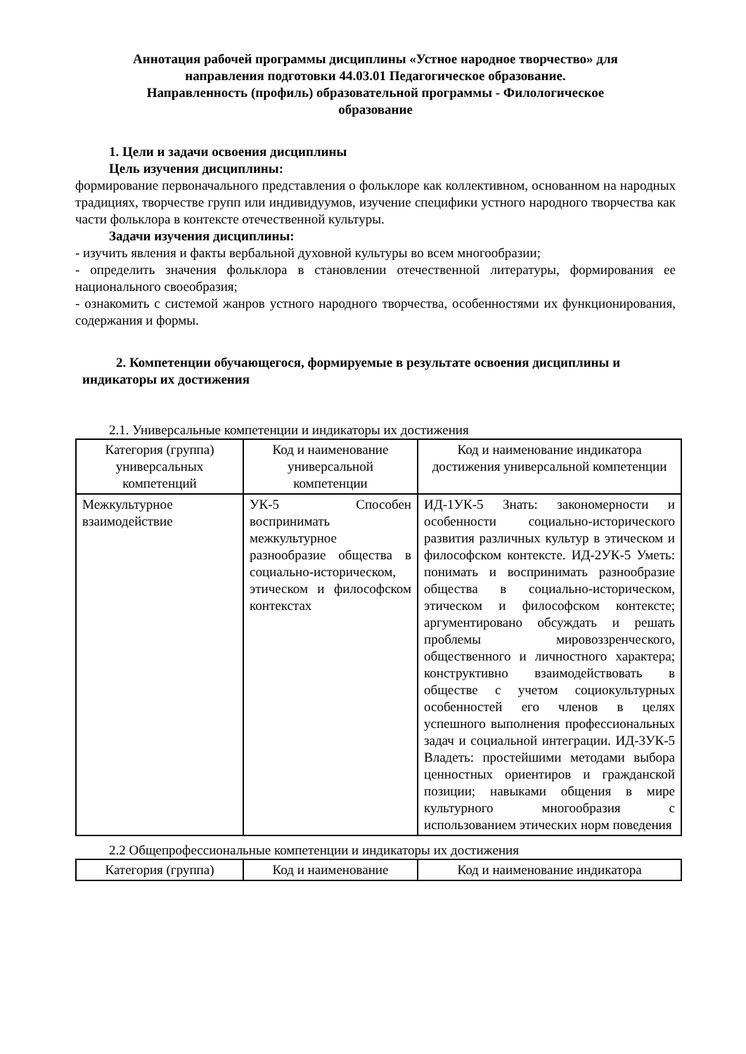Аннотация рабочей программы дисциплины «Устное народное творчество» для
направления подготовки 44.03.01 Педагогическое образование.
Направленность (профиль) образовательной программы - Филологическое
образование
1. Цели и задачи освоения дисциплины
Цель изучения дисциплины:
формирование первоначального представления о фольклоре как коллективном, основанном на народных традициях, творчестве групп или индивидуумов, изучение специфики устного народного творчества как части фольклора в контексте отечественной культуры.
Задачи изучения дисциплины:
- изучить явления и факты вербальной духовной культуры во всем многообразии;
- определить значения фольклора в становлении отечественной литературы, формирования ее национального своеобразия;
- ознакомить с системой жанров устного народного творчества, особенностями их функционирования, содержания и формы.
2. Компетенции обучающегося, формируемые в результате освоения дисциплины и
индикаторы их достижения
2.1. Универсальные компетенции и индикаторы их достижения
| Категория (группа) универсальных компетенций | Код и наименование универсальной компетенции | Код и наименование индикатора достижения универсальной компетенции |
| --- | --- | --- |
| Межкультурное взаимодействие | УК-5 Способен воспринимать межкультурное разнообразие общества в социально-историческом, этическом и философском контекстах | ИД-1УК-5 Знать: закономерности и особенности социально-исторического развития различных культур в этическом и философском контексте. ИД-2УК-5 Уметь: понимать и воспринимать разнообразие общества в социально-историческом, этическом и философском контексте; аргументировано обсуждать и решать проблемы мировоззренческого, общественного и личностного характера; конструктивно взаимодействовать в обществе с учетом социокультурных особенностей его членов в целях успешного выполнения профессиональных задач и социальной интеграции. ИД-3УК-5 Владеть: простейшими методами выбора ценностных ориентиров и гражданской позиции; навыками общения в мире культурного многообразия с использованием этических норм поведения |
2.2 Общепрофессиональные компетенции и индикаторы их достижения
| Категория (группа) | Код и наименование | Код и наименование индикатора |
| --- | --- | --- |